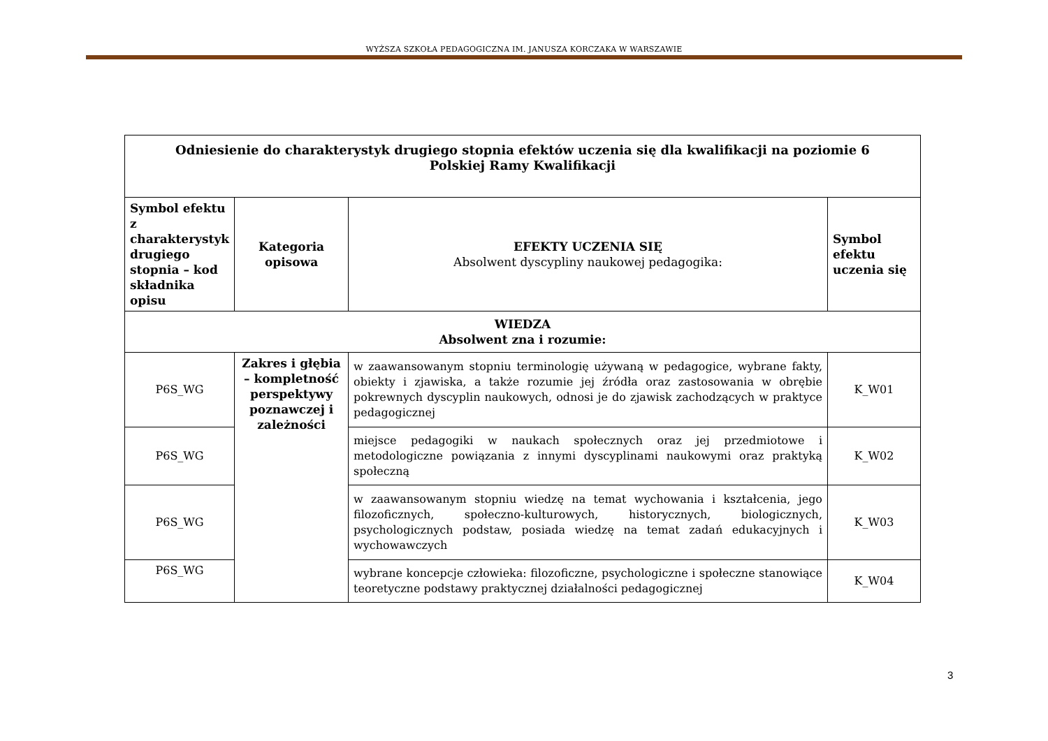WYŻSZA SZKOŁA PEDAGOGICZNA IM. JANUSZA KORCZAKA W WARSZAWIE
| Odniesienie do charakterystyk drugiego stopnia efektów uczenia się dla kwalifikacji na poziomie 6 Polskiej Ramy Kwalifikacji | | | |
| --- | --- | --- | --- |
| Symbol efektu z charakterystyk drugiego stopnia – kod składnika opisu | Kategoria opisowa | EFEKTY UCZENIA SIĘ Absolwent dyscypliny naukowej pedagogika: | Symbol efektu uczenia się |
| WIEDZA Absolwent zna i rozumie: | | | |
| P6S_WG | Zakres i głębia – kompletność perspektywy poznawczej i zależności | w zaawansowanym stopniu terminologię używaną w pedagogice, wybrane fakty, obiekty i zjawiska, a także rozumie jej źródła oraz zastosowania w obrębie pokrewnych dyscyplin naukowych, odnosi je do zjawisk zachodzących w praktyce pedagogicznej | K_W01 |
| P6S_WG | | miejsce pedagogiki w naukach społecznych oraz jej przedmiotowe i metodologiczne powiązania z innymi dyscyplinami naukowymi oraz praktyką społeczną | K_W02 |
| P6S_WG | | w zaawansowanym stopniu wiedzę na temat wychowania i kształcenia, jego filozoficznych, społeczno-kulturowych, historycznych, biologicznych, psychologicznych podstaw, posiada wiedzę na temat zadań edukacyjnych i wychowawczych | K_W03 |
| P6S_WG | | wybrane koncepcje człowieka: filozoficzne, psychologiczne i społeczne stanowiące teoretyczne podstawy praktycznej działalności pedagogicznej | K_W04 |
3